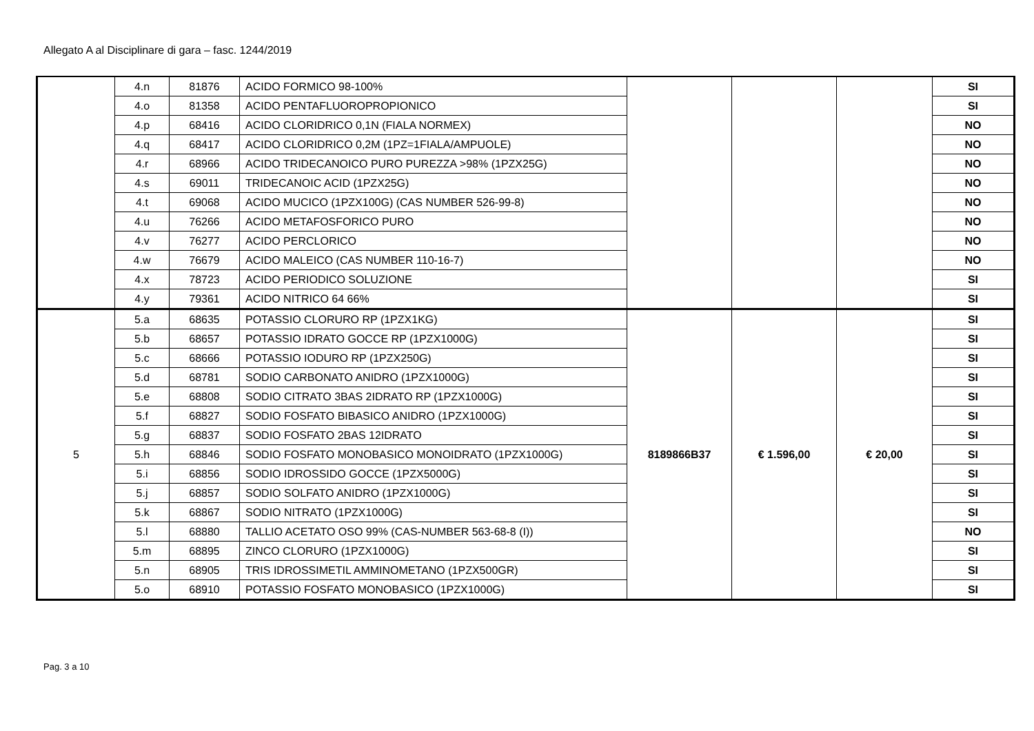Allegato A al Disciplinare di gara – fasc. 1244/2019
| | 4.n | 81876 | ACIDO FORMICO 98-100% | | | | SI |
| | 4.o | 81358 | ACIDO PENTAFLUOROPROPIONICO | | | | SI |
| | 4.p | 68416 | ACIDO CLORIDRICO 0,1N (FIALA NORMEX) | | | | NO |
| | 4.q | 68417 | ACIDO CLORIDRICO 0,2M (1PZ=1FIALA/AMPUOLE) | | | | NO |
| | 4.r | 68966 | ACIDO TRIDECANOICO PURO PUREZZA >98% (1PZX25G) | | | | NO |
| | 4.s | 69011 | TRIDECANOIC ACID (1PZX25G) | | | | NO |
| | 4.t | 69068 | ACIDO MUCICO (1PZX100G) (CAS NUMBER 526-99-8) | | | | NO |
| | 4.u | 76266 | ACIDO METAFOSFORICO PURO | | | | NO |
| | 4.v | 76277 | ACIDO PERCLORICO | | | | NO |
| | 4.w | 76679 | ACIDO MALEICO (CAS NUMBER 110-16-7) | | | | NO |
| | 4.x | 78723 | ACIDO PERIODICO SOLUZIONE | | | | SI |
| | 4.y | 79361 | ACIDO NITRICO 64 66% | | | | SI |
| 5 | 5.a | 68635 | POTASSIO CLORURO RP (1PZX1KG) | 8189866B37 | € 1.596,00 | € 20,00 | SI |
| | 5.b | 68657 | POTASSIO IDRATO GOCCE RP (1PZX1000G) | | | | SI |
| | 5.c | 68666 | POTASSIO IODURO RP (1PZX250G) | | | | SI |
| | 5.d | 68781 | SODIO CARBONATO ANIDRO (1PZX1000G) | | | | SI |
| | 5.e | 68808 | SODIO CITRATO 3BAS 2IDRATO RP (1PZX1000G) | | | | SI |
| | 5.f | 68827 | SODIO FOSFATO BIBASICO ANIDRO (1PZX1000G) | | | | SI |
| | 5.g | 68837 | SODIO FOSFATO 2BAS 12IDRATO | | | | SI |
| | 5.h | 68846 | SODIO FOSFATO MONOBASICO MONOIDRATO (1PZX1000G) | | | | SI |
| | 5.i | 68856 | SODIO IDROSSIDO GOCCE (1PZX5000G) | | | | SI |
| | 5.j | 68857 | SODIO SOLFATO ANIDRO (1PZX1000G) | | | | SI |
| | 5.k | 68867 | SODIO NITRATO (1PZX1000G) | | | | SI |
| | 5.l | 68880 | TALLIO ACETATO OSO 99% (CAS-NUMBER 563-68-8 (I)) | | | | NO |
| | 5.m | 68895 | ZINCO CLORURO (1PZX1000G) | | | | SI |
| | 5.n | 68905 | TRIS IDROSSIMETIL AMMINOMETANO (1PZX500GR) | | | | SI |
| | 5.o | 68910 | POTASSIO FOSFATO MONOBASICO (1PZX1000G) | | | | SI |
Pag. 3 a 10